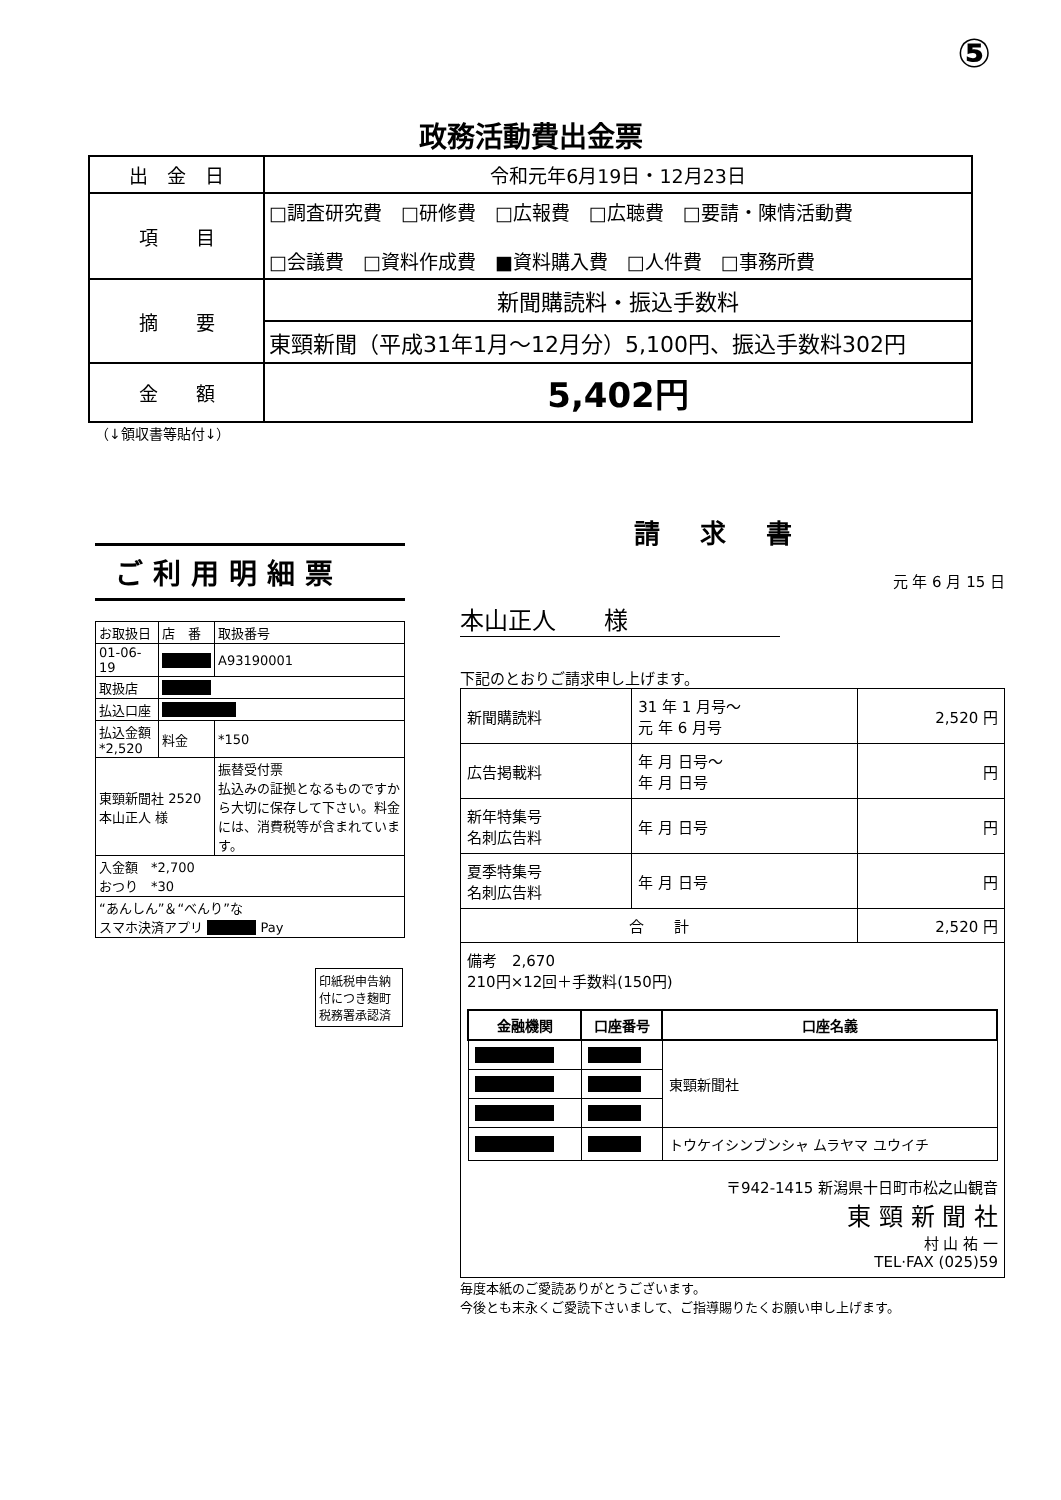⑤
政務活動費出金票
| 出 金 日 | 令和元年6月19日・12月23日 |
| 項 目 | □調査研究費 □研修費 □広報費 □広聴費 □要請・陳情活動費 □会議費 □資料作成費 ■資料購入費 □人件費 □事務所費 |
| 摘 要 | 新聞購読料・振込手数料 |
| | 東頸新聞（平成31年1月～12月分）5,100円、振込手数料302円 |
| 金 額 | 5,402円 |
（↓領収書等貼付↓）
ご利用明細票
| お取扱日 | 店 番 | 取扱番号 |
| 01-06-19 | ■■■■ | A93190001 |
| 取扱店 | ■■■■ | |
| 払込口座 | ■■■■■■ | |
| 払込金額 *2,520 | 料金 | *150 |
| 東頸新聞社 2520 本山正人 様 | | 振替受付票 払込みの証拠となるものですから大切に保存して下さい。料金には、消費税等が含まれています。 |
| 入金額 *2,700 おつり *30 | | |
| “あんしん”＆“べんり”な スマホ決済アプリ ■■■■ Pay | | |
印紙税申告納付につき麹町税務署承認済
請求書
元 年 6 月 15 日
本山正人　　様
下記のとおりご請求申し上げます。
| 新聞購読料 | 31 年 1 月号～ 元 年 6 月号 | 2,520 円 |
| 広告掲載料 | 年 月 日号～ 年 月 日号 | 円 |
| 新年特集号 名刺広告料 | 年 月 日号 | 円 |
| 夏季特集号 名刺広告料 | 年 月 日号 | 円 |
| 合 計 | | 2,520 円 |
| 備考 2,670 210円×12回＋手数料(150円) / 金融機関 / 口座番号 / 口座名義 / / --- / --- / --- / / ■■■■■■ / ■■■■ / 東頸新聞社 / / ■■■■■■ / ■■■■ / / / ■■■■■■ / ■■■■ / / / ■■■■■■ / ■■■■ / トウケイシンブンシャ ムラヤマ ユウイチ / 〒942-1415 新潟県十日町市松之山観音 東 頸 新 聞 社 村 山 祐 一 TEL·FAX (025)59 | | |
毎度本紙のご愛読ありがとうございます。
今後とも末永くご愛読下さいまして、ご指導賜りたくお願い申し上げます。